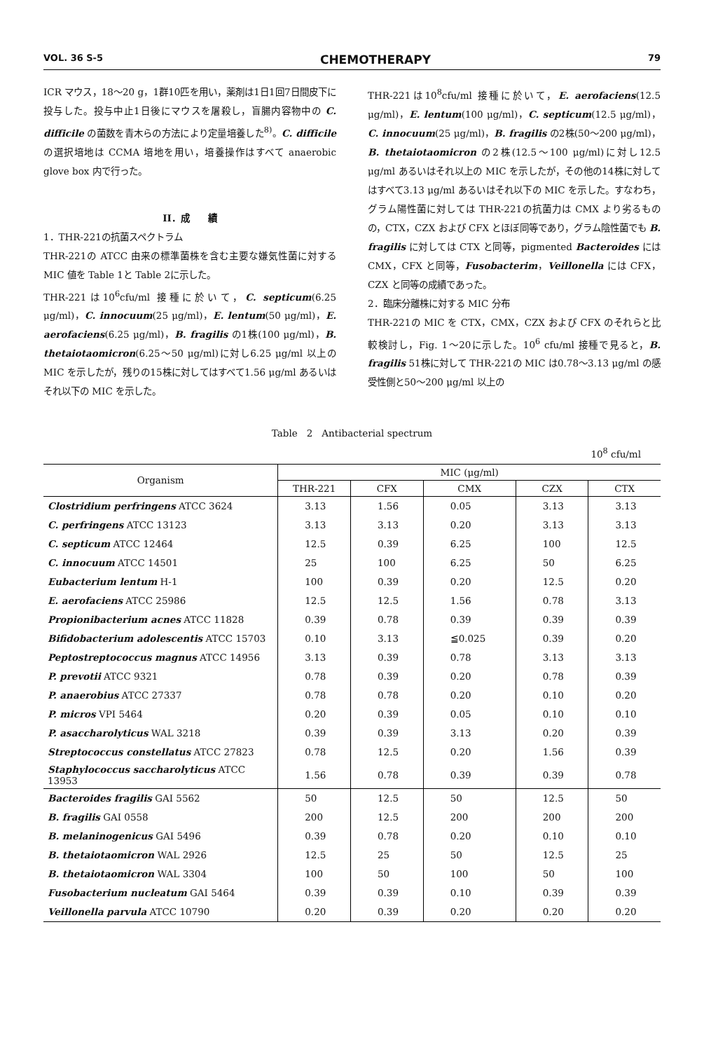VOL. 36 S-5 CHEMOTHERAPY 79
ICR マウス，18～20 g，1群10匹を用い，薬剤は1日1回7日間皮下に投与した。投与中止1日後にマウスを屠殺し，盲腸内容物中の C. difficile の菌数を青木らの方法により定量培養した<sup>8)</sup>。C. difficile の選択培地は CCMA 培地を用い，培養操作はすべて anaerobic glove box 内で行った。
II．成　　績
1．THR-221の抗菌スペクトラム
THR-221の ATCC 由来の標準菌株を含む主要な嫌気性菌に対する MIC 値を Table 1と Table 2に示した。
THR-221は10<sup>6</sup>cfu/ml 接種に於いて，C. septicum(6.25 μg/ml)，C. innocuum(25 μg/ml)，E. lentum(50 μg/ml)，E. aerofaciens(6.25 μg/ml)，B. fragilis の1株(100 μg/ml)，B. thetaiotaomicron(6.25～50 μg/ml)に対し6.25 μg/ml 以上の MIC を示したが，残りの15株に対してはすべて1.56 μg/ml あるいはそれ以下の MIC を示した。
THR-221は10<sup>8</sup>cfu/ml 接種に於いて，E. aerofaciens(12.5 μg/ml)，E. lentum(100 μg/ml)，C. septicum(12.5 μg/ml)，C. innocuum(25 μg/ml)，B. fragilis の2株(50～200 μg/ml)，B. thetaiotaomicron の2株(12.5～100 μg/ml)に対し12.5 μg/ml あるいはそれ以上の MIC を示したが，その他の14株に対してはすべて3.13 μg/ml あるいはそれ以下の MIC を示した。すなわち，グラム陽性菌に対しては THR-221の抗菌力は CMX より劣るものの，CTX，CZX および CFX とほぼ同等であり，グラム陰性菌でも B. fragilis に対しては CTX と同等，pigmented Bacteroides には CMX，CFX と同等，Fusobacterim，Veillonella には CFX，CZX と同等の成績であった。
2．臨床分離株に対する MIC 分布
THR-221の MIC を CTX，CMX，CZX および CFX のそれらと比較検討し，Fig. 1～20に示した。10<sup>6</sup> cfu/ml 接種で見ると，B. fragilis 51株に対して THR-221の MIC は0.78～3.13 μg/ml の感受性側と50～200 μg/ml 以上の
Table　2　Antibacterial spectrum
10<sup>8</sup> cfu/ml
| Organism | MIC (μg/ml) | | | | |
| --- | --- | --- | --- | --- | --- |
| | THR-221 | CFX | CMX | CZX | CTX |
| Clostridium perfringens ATCC 3624 | 3.13 | 1.56 | 0.05 | 3.13 | 3.13 |
| C. perfringens ATCC 13123 | 3.13 | 3.13 | 0.20 | 3.13 | 3.13 |
| C. septicum ATCC 12464 | 12.5 | 0.39 | 6.25 | 100 | 12.5 |
| C. innocuum ATCC 14501 | 25 | 100 | 6.25 | 50 | 6.25 |
| Eubacterium lentum H-1 | 100 | 0.39 | 0.20 | 12.5 | 0.20 |
| E. aerofaciens ATCC 25986 | 12.5 | 12.5 | 1.56 | 0.78 | 3.13 |
| Propionibacterium acnes ATCC 11828 | 0.39 | 0.78 | 0.39 | 0.39 | 0.39 |
| Bifidobacterium adolescentis ATCC 15703 | 0.10 | 3.13 | ≦0.025 | 0.39 | 0.20 |
| Peptostreptococcus magnus ATCC 14956 | 3.13 | 0.39 | 0.78 | 3.13 | 3.13 |
| P. prevotii ATCC 9321 | 0.78 | 0.39 | 0.20 | 0.78 | 0.39 |
| P. anaerobius ATCC 27337 | 0.78 | 0.78 | 0.20 | 0.10 | 0.20 |
| P. micros VPI 5464 | 0.20 | 0.39 | 0.05 | 0.10 | 0.10 |
| P. asaccharolyticus WAL 3218 | 0.39 | 0.39 | 3.13 | 0.20 | 0.39 |
| Streptococcus constellatus ATCC 27823 | 0.78 | 12.5 | 0.20 | 1.56 | 0.39 |
| Staphylococcus saccharolyticus ATCC 13953 | 1.56 | 0.78 | 0.39 | 0.39 | 0.78 |
| Bacteroides fragilis GAI 5562 | 50 | 12.5 | 50 | 12.5 | 50 |
| B. fragilis GAI 0558 | 200 | 12.5 | 200 | 200 | 200 |
| B. melaninogenicus GAI 5496 | 0.39 | 0.78 | 0.20 | 0.10 | 0.10 |
| B. thetaiotaomicron WAL 2926 | 12.5 | 25 | 50 | 12.5 | 25 |
| B. thetaiotaomicron WAL 3304 | 100 | 50 | 100 | 50 | 100 |
| Fusobacterium nucleatum GAI 5464 | 0.39 | 0.39 | 0.10 | 0.39 | 0.39 |
| Veillonella parvula ATCC 10790 | 0.20 | 0.39 | 0.20 | 0.20 | 0.20 |